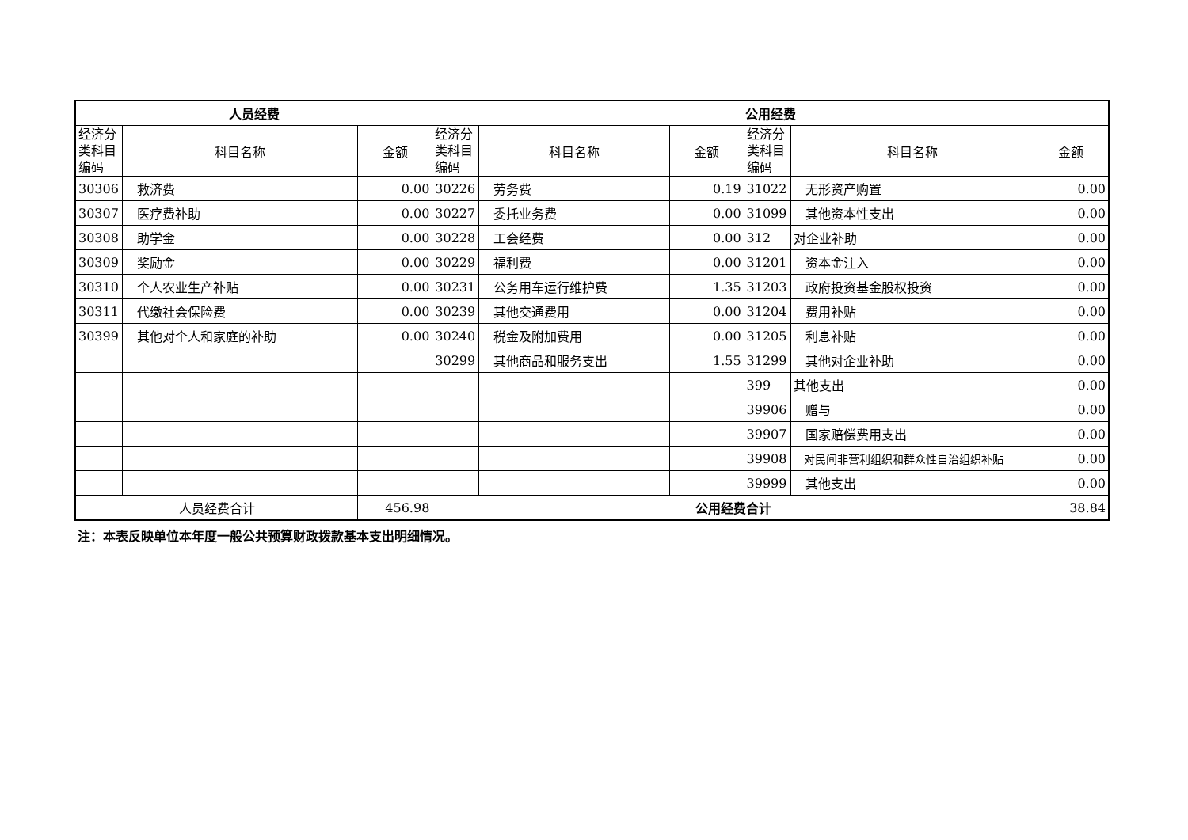| 人员经费 | | | 公用经费 | | | | | |
| --- | --- | --- | --- | --- | --- | --- | --- | --- |
| 经济分 类科目 编码 | 科目名称 | 金额 | 经济分 类科目 编码 | 科目名称 | 金额 | 经济分 类科目 编码 | 科目名称 | 金额 |
| 30306 | 救济费 | 0.00 | 30226 | 劳务费 | 0.19 | 31022 | 无形资产购置 | 0.00 |
| 30307 | 医疗费补助 | 0.00 | 30227 | 委托业务费 | 0.00 | 31099 | 其他资本性支出 | 0.00 |
| 30308 | 助学金 | 0.00 | 30228 | 工会经费 | 0.00 | 312 | 对企业补助 | 0.00 |
| 30309 | 奖励金 | 0.00 | 30229 | 福利费 | 0.00 | 31201 | 资本金注入 | 0.00 |
| 30310 | 个人农业生产补贴 | 0.00 | 30231 | 公务用车运行维护费 | 1.35 | 31203 | 政府投资基金股权投资 | 0.00 |
| 30311 | 代缴社会保险费 | 0.00 | 30239 | 其他交通费用 | 0.00 | 31204 | 费用补贴 | 0.00 |
| 30399 | 其他对个人和家庭的补助 | 0.00 | 30240 | 税金及附加费用 | 0.00 | 31205 | 利息补贴 | 0.00 |
| | | | 30299 | 其他商品和服务支出 | 1.55 | 31299 | 其他对企业补助 | 0.00 |
| | | | | | | 399 | 其他支出 | 0.00 |
| | | | | | | 39906 | 赠与 | 0.00 |
| | | | | | | 39907 | 国家赔偿费用支出 | 0.00 |
| | | | | | | 39908 | 对民间非营利组织和群众性自治组织补贴 | 0.00 |
| | | | | | | 39999 | 其他支出 | 0.00 |
| 人员经费合计 | | 456.98 | 公用经费合计 | | | | | 38.84 |
注：本表反映单位本年度一般公共预算财政拨款基本支出明细情况。